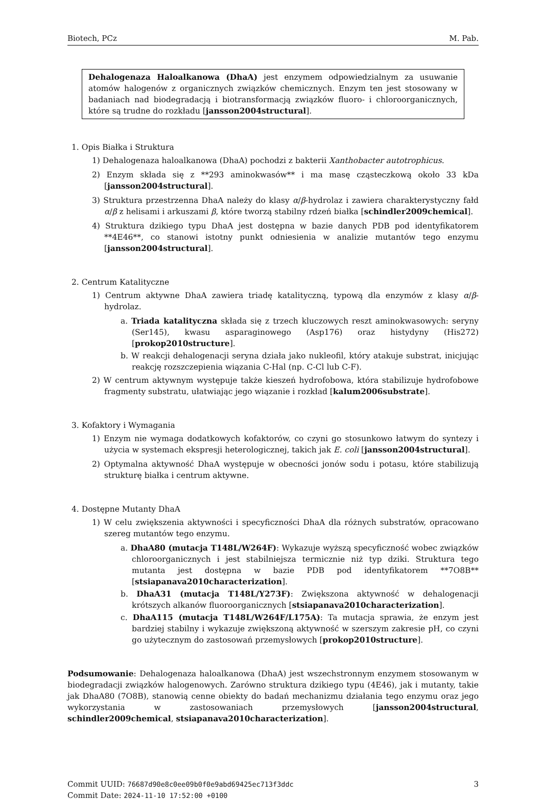Biotech, PCz M. Pab.
Dehalogenaza Haloalkanowa (DhaA) jest enzymem odpowiedzialnym za usuwanie atomów halogenów z organicznych związków chemicznych. Enzym ten jest stosowany w badaniach nad biodegradacją i biotransformacją związków fluoro- i chloroorganicznych, które są trudne do rozkładu [jansson2004structural].
1. Opis Białka i Struktura
1) Dehalogenaza haloalkanowa (DhaA) pochodzi z bakterii Xanthobacter autotrophicus.
2) Enzym składa się z **293 aminokwasów** i ma masę cząsteczkową około 33 kDa [jansson2004structural].
3) Struktura przestrzenna DhaA należy do klasy α/β-hydrolaz i zawiera charakterystyczny fałd α/β z helisami i arkuszami β, które tworzą stabilny rdzeń białka [schindler2009chemical].
4) Struktura dzikiego typu DhaA jest dostępna w bazie danych PDB pod identyfikatorem **4E46**, co stanowi istotny punkt odniesienia w analizie mutantów tego enzymu [jansson2004structural].
2. Centrum Katalityczne
1) Centrum aktywne DhaA zawiera triadę katalityczną, typową dla enzymów z klasy α/β-hydrolaz.
a. Triada katalityczna składa się z trzech kluczowych reszt aminokwasowych: seryny (Ser145), kwasu asparaginowego (Asp176) oraz histydyny (His272) [prokop2010structure].
b. W reakcji dehalogenacji seryna działa jako nukleofil, który atakuje substrat, inicjując reakcję rozszczepienia wiązania C-Hal (np. C-Cl lub C-F).
2) W centrum aktywnym występuje także kieszeń hydrofobowa, która stabilizuje hydrofobowe fragmenty substratu, ułatwiając jego wiązanie i rozkład [kalum2006substrate].
3. Kofaktory i Wymagania
1) Enzym nie wymaga dodatkowych kofaktorów, co czyni go stosunkowo łatwym do syntezy i użycia w systemach ekspresji heterologicznej, takich jak E. coli [jansson2004structural].
2) Optymalna aktywność DhaA występuje w obecności jonów sodu i potasu, które stabilizują strukturę białka i centrum aktywne.
4. Dostępne Mutanty DhaA
1) W celu zwiększenia aktywności i specyficzności DhaA dla różnych substratów, opracowano szereg mutantów tego enzymu.
a. DhaA80 (mutacja T148L/W264F): Wykazuje wyższą specyficzność wobec związków chloroorganicznych i jest stabilniejsza termicznie niż typ dziki. Struktura tego mutanta jest dostępna w bazie PDB pod identyfikatorem **7O8B** [stsiapanava2010characterization].
b. DhaA31 (mutacja T148L/Y273F): Zwiększona aktywność w dehalogenacji krótszych alkanów fluoroorganicznych [stsiapanava2010characterization].
c. DhaA115 (mutacja T148L/W264F/L175A): Ta mutacja sprawia, że enzym jest bardziej stabilny i wykazuje zwiększoną aktywność w szerszym zakresie pH, co czyni go użytecznym do zastosowań przemysłowych [prokop2010structure].
Podsumowanie: Dehalogenaza haloalkanowa (DhaA) jest wszechstronnym enzymem stosowanym w biodegradacji związków halogenowych. Zarówno struktura dzikiego typu (4E46), jak i mutanty, takie jak DhaA80 (7O8B), stanowią cenne obiekty do badań mechanizmu działania tego enzymu oraz jego wykorzystania w zastosowaniach przemysłowych [jansson2004structural, schindler2009chemical, stsiapanava2010characterization].
Commit UUID: 76687d90e8c0ee09b0f0e9abd69425ec713f3ddc
Commit Date: 2024-11-10 17:52:00 +0100
3